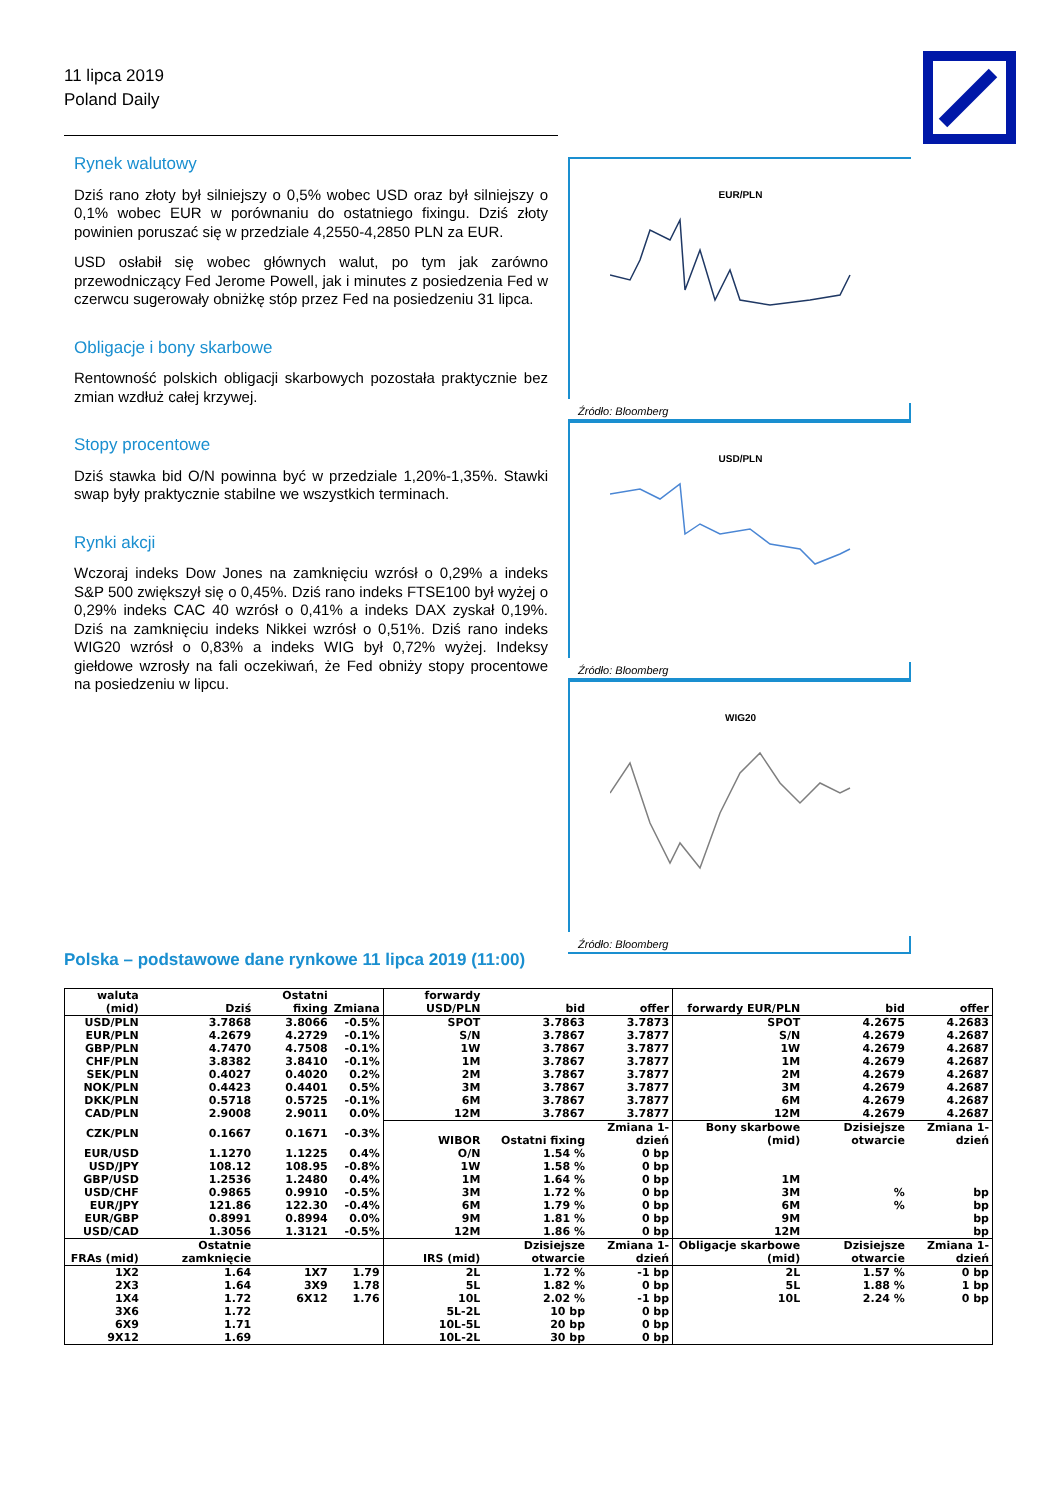11 lipca 2019
Poland Daily
Rynek walutowy
Dziś rano złoty był silniejszy o 0,5% wobec USD oraz był silniejszy o 0,1% wobec EUR w porównaniu do ostatniego fixingu. Dziś złoty powinien poruszać się w przedziale 4,2550-4,2850 PLN za EUR.
USD osłabił się wobec głównych walut, po tym jak zarówno przewodniczący Fed Jerome Powell, jak i minutes z posiedzenia Fed w czerwcu sugerowały obniżkę stóp przez Fed na posiedzeniu 31 lipca.
Obligacje i bony skarbowe
Rentowność polskich obligacji skarbowych pozostała praktycznie bez zmian wzdłuż całej krzywej.
Stopy procentowe
Dziś stawka bid O/N powinna być w przedziale 1,20%-1,35%. Stawki swap były praktycznie stabilne we wszystkich terminach.
Rynki akcji
Wczoraj indeks Dow Jones na zamknięciu wzrósł o 0,29% a indeks S&P 500 zwiększył się o 0,45%. Dziś rano indeks FTSE100 był wyżej o 0,29% indeks CAC 40 wzrósł o 0,41% a indeks DAX zyskał 0,19%. Dziś na zamknięciu indeks Nikkei wzrósł o 0,51%. Dziś rano indeks WIG20 wzrósł o 0,83% a indeks WIG był 0,72% wyżej. Indeksy giełdowe wzrosły na fali oczekiwań, że Fed obniży stopy procentowe na posiedzeniu w lipcu.
EUR/PLN
Źródło: Bloomberg
USD/PLN
Źródło: Bloomberg
WIG20
Źródło: Bloomberg
Polska – podstawowe dane rynkowe 11 lipca 2019 (11:00)
| waluta (mid) | Dziś | Ostatni fixing | Zmiana | forwardy USD/PLN | bid | offer | forwardy EUR/PLN | bid | offer |
| --- | --- | --- | --- | --- | --- | --- | --- | --- | --- |
| USD/PLN | 3.7868 | 3.8066 | -0.5% | SPOT | 3.7863 | 3.7873 | SPOT | 4.2675 | 4.2683 |
| EUR/PLN | 4.2679 | 4.2729 | -0.1% | S/N | 3.7867 | 3.7877 | S/N | 4.2679 | 4.2687 |
| GBP/PLN | 4.7470 | 4.7508 | -0.1% | 1W | 3.7867 | 3.7877 | 1W | 4.2679 | 4.2687 |
| CHF/PLN | 3.8382 | 3.8410 | -0.1% | 1M | 3.7867 | 3.7877 | 1M | 4.2679 | 4.2687 |
| SEK/PLN | 0.4027 | 0.4020 | 0.2% | 2M | 3.7867 | 3.7877 | 2M | 4.2679 | 4.2687 |
| NOK/PLN | 0.4423 | 0.4401 | 0.5% | 3M | 3.7867 | 3.7877 | 3M | 4.2679 | 4.2687 |
| DKK/PLN | 0.5718 | 0.5725 | -0.1% | 6M | 3.7867 | 3.7877 | 6M | 4.2679 | 4.2687 |
| CAD/PLN | 2.9008 | 2.9011 | 0.0% | 12M | 3.7867 | 3.7877 | 12M | 4.2679 | 4.2687 |
| CZK/PLN | 0.1667 | 0.1671 | -0.3% | WIBOR | Ostatni fixing | Zmiana 1-dzień | Bony skarbowe (mid) | Dzisiejsze otwarcie | Zmiana 1-dzień |
| EUR/USD | 1.1270 | 1.1225 | 0.4% | O/N | 1.54 % | 0 bp | | | |
| USD/JPY | 108.12 | 108.95 | -0.8% | 1W | 1.58 % | 0 bp | | | |
| GBP/USD | 1.2536 | 1.2480 | 0.4% | 1M | 1.64 % | 0 bp | 1M | | |
| USD/CHF | 0.9865 | 0.9910 | -0.5% | 3M | 1.72 % | 0 bp | 3M | % | bp |
| EUR/JPY | 121.86 | 122.30 | -0.4% | 6M | 1.79 % | 0 bp | 6M | % | bp |
| EUR/GBP | 0.8991 | 0.8994 | 0.0% | 9M | 1.81 % | 0 bp | 9M | | bp |
| USD/CAD | 1.3056 | 1.3121 | -0.5% | 12M | 1.86 % | 0 bp | 12M | | bp |
| FRAs (mid) | Ostatnie zamknięcie | | | IRS (mid) | Dzisiejsze otwarcie | Zmiana 1-dzień | Obligacje skarbowe (mid) | Dzisiejsze otwarcie | Zmiana 1-dzień |
| 1X2 | 1.64 | 1X7 | 1.79 | 2L | 1.72 % | -1 bp | 2L | 1.57 % | 0 bp |
| 2X3 | 1.64 | 3X9 | 1.78 | 5L | 1.82 % | 0 bp | 5L | 1.88 % | 1 bp |
| 1X4 | 1.72 | 6X12 | 1.76 | 10L | 2.02 % | -1 bp | 10L | 2.24 % | 0 bp |
| 3X6 | 1.72 | | | 5L-2L | 10 bp | 0 bp | | | |
| 6X9 | 1.71 | | | 10L-5L | 20 bp | 0 bp | | | |
| 9X12 | 1.69 | | | 10L-2L | 30 bp | 0 bp | | | |